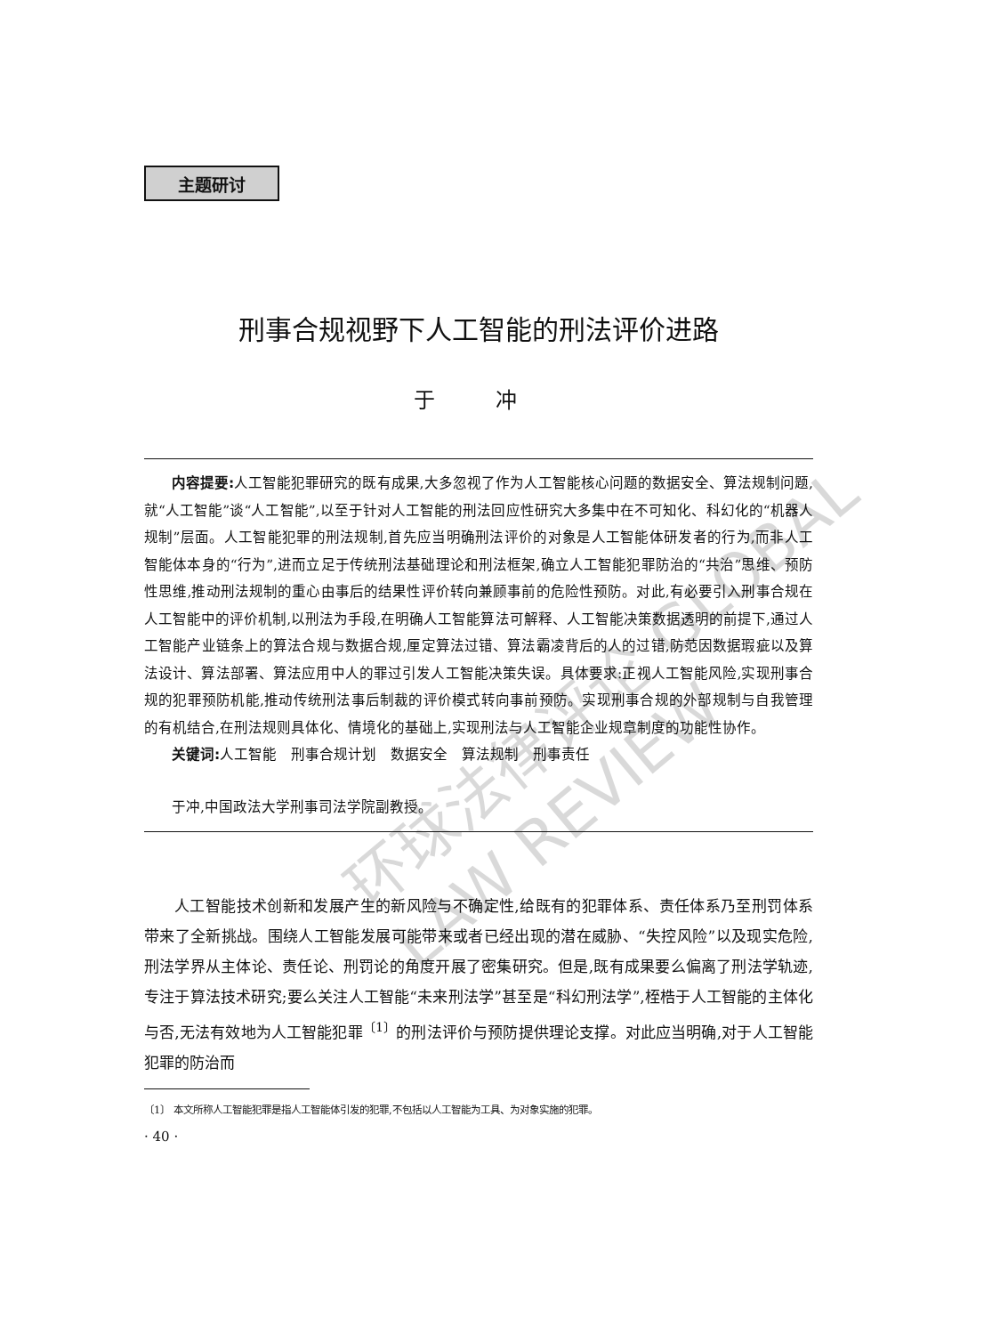环球法律评论 GLOBAL LAW REVIEW
主题研讨
刑事合规视野下人工智能的刑法评价进路
于 冲
内容提要: 人工智能犯罪研究的既有成果,大多忽视了作为人工智能核心问题的数据安全、算法规制问题,就“人工智能”谈“人工智能”,以至于针对人工智能的刑法回应性研究大多集中在不可知化、科幻化的“机器人规制”层面。人工智能犯罪的刑法规制,首先应当明确刑法评价的对象是人工智能体研发者的行为,而非人工智能体本身的“行为”,进而立足于传统刑法基础理论和刑法框架,确立人工智能犯罪防治的“共治”思维、预防性思维,推动刑法规制的重心由事后的结果性评价转向兼顾事前的危险性预防。对此,有必要引入刑事合规在人工智能中的评价机制,以刑法为手段,在明确人工智能算法可解释、人工智能决策数据透明的前提下,通过人工智能产业链条上的算法合规与数据合规,厘定算法过错、算法霸凌背后的人的过错,防范因数据瑕疵以及算法设计、算法部署、算法应用中人的罪过引发人工智能决策失误。具体要求:正视人工智能风险,实现刑事合规的犯罪预防机能,推动传统刑法事后制裁的评价模式转向事前预防。实现刑事合规的外部规制与自我管理的有机结合,在刑法规则具体化、情境化的基础上,实现刑法与人工智能企业规章制度的功能性协作。
关键词: 人工智能　刑事合规计划　数据安全　算法规制　刑事责任
于冲,中国政法大学刑事司法学院副教授。
人工智能技术创新和发展产生的新风险与不确定性,给既有的犯罪体系、责任体系乃至刑罚体系带来了全新挑战。围绕人工智能发展可能带来或者已经出现的潜在威胁、“失控风险”以及现实危险,刑法学界从主体论、责任论、刑罚论的角度开展了密集研究。但是,既有成果要么偏离了刑法学轨迹,专注于算法技术研究;要么关注人工智能“未来刑法学”甚至是“科幻刑法学”,桎梏于人工智能的主体化与否,无法有效地为人工智能犯罪<sup>〔1〕</sup>的刑法评价与预防提供理论支撑。对此应当明确,对于人工智能犯罪的防治而
〔1〕 本文所称人工智能犯罪是指人工智能体引发的犯罪,不包括以人工智能为工具、为对象实施的犯罪。
· 40 ·